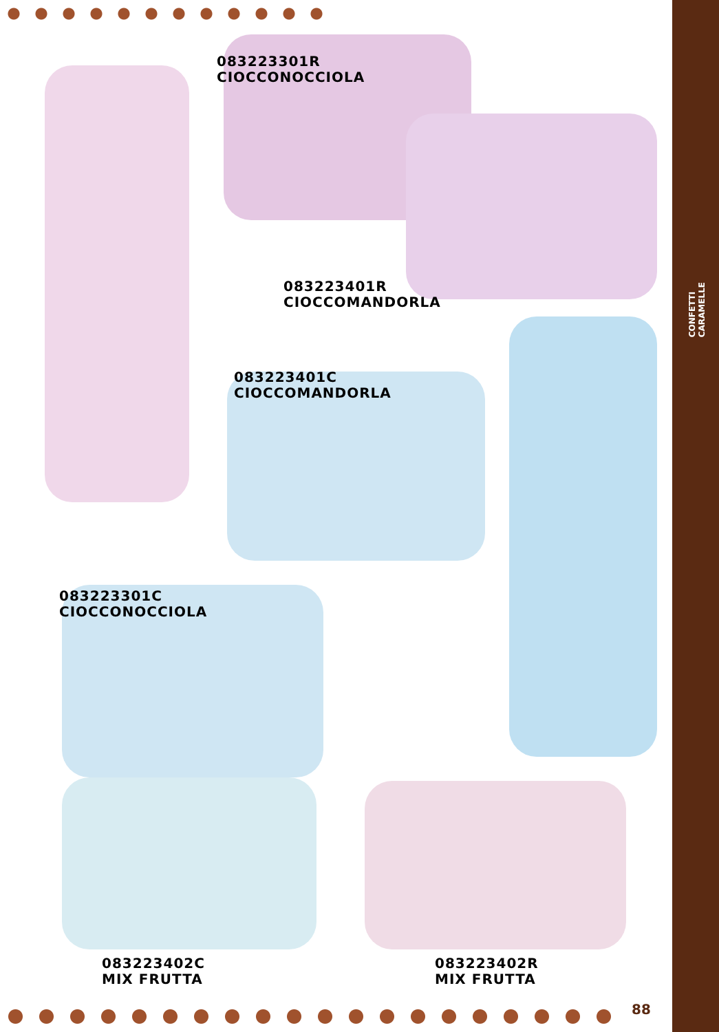083223301R
CIOCCONOCCIOLA
083223401R
CIOCCOMANDORLA
083223401C
CIOCCOMANDORLA
083223301C
CIOCCONOCCIOLA
083223402C
MIX FRUTTA
083223402R
MIX FRUTTA
CONFETTI
CARAMELLE
88